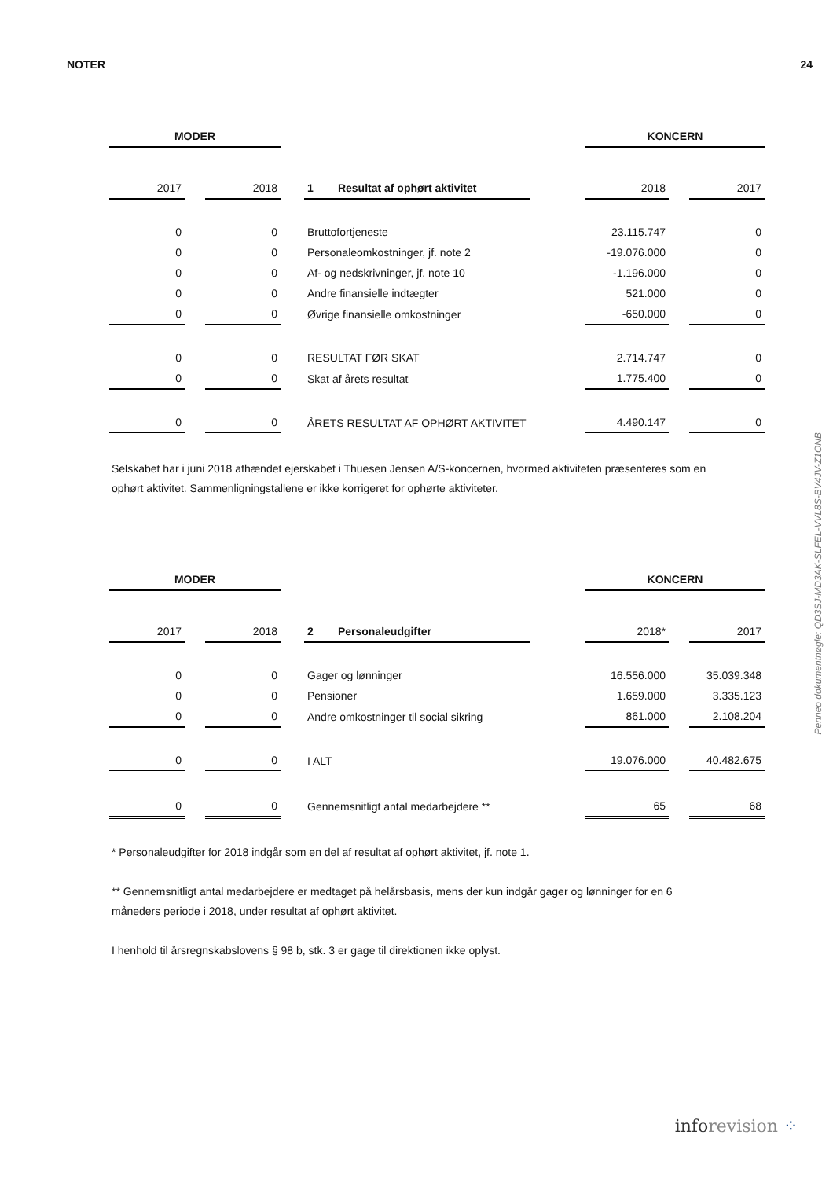NOTER 24
| MODER | | | | | | KONCERN | | |
| 2017 | | 2018 | | 1 Resultat af ophørt aktivitet | | 2018 | | 2017 |
| 0 | | 0 | | Bruttofortjeneste | | 23.115.747 | | 0 |
| 0 | | 0 | | Personaleomkostninger, jf. note 2 | | -19.076.000 | | 0 |
| 0 | | 0 | | Af- og nedskrivninger, jf. note 10 | | -1.196.000 | | 0 |
| 0 | | 0 | | Andre finansielle indtægter | | 521.000 | | 0 |
| 0 | | 0 | | Øvrige finansielle omkostninger | | -650.000 | | 0 |
| 0 | | 0 | | RESULTAT FØR SKAT | | 2.714.747 | | 0 |
| 0 | | 0 | | Skat af årets resultat | | 1.775.400 | | 0 |
| 0 | | 0 | | ÅRETS RESULTAT AF OPHØRT AKTIVITET | | 4.490.147 | | 0 |
Selskabet har i juni 2018 afhændet ejerskabet i Thuesen Jensen A/S-koncernen, hvormed aktiviteten præsenteres som en ophørt aktivitet. Sammenligningstallene er ikke korrigeret for ophørte aktiviteter.
| MODER | | | | | | KONCERN | | |
| 2017 | | 2018 | | 2 Personaleudgifter | | 2018* | | 2017 |
| 0 | | 0 | | Gager og lønninger | | 16.556.000 | | 35.039.348 |
| 0 | | 0 | | Pensioner | | 1.659.000 | | 3.335.123 |
| 0 | | 0 | | Andre omkostninger til social sikring | | 861.000 | | 2.108.204 |
| 0 | | 0 | | I ALT | | 19.076.000 | | 40.482.675 |
| 0 | | 0 | | Gennemsnitligt antal medarbejdere ** | | 65 | | 68 |
* Personaleudgifter for 2018 indgår som en del af resultat af ophørt aktivitet, jf. note 1.
** Gennemsnitligt antal medarbejdere er medtaget på helårsbasis, mens der kun indgår gager og lønninger for en 6 måneders periode i 2018, under resultat af ophørt aktivitet.
I henhold til årsregnskabslovens § 98 b, stk. 3 er gage til direktionen ikke oplyst.
Penneo dokumentnøgle: QD3SJ-MD3AK-SLFEL-VVL8S-BV4JV-Z1ONB
info revision ⁘